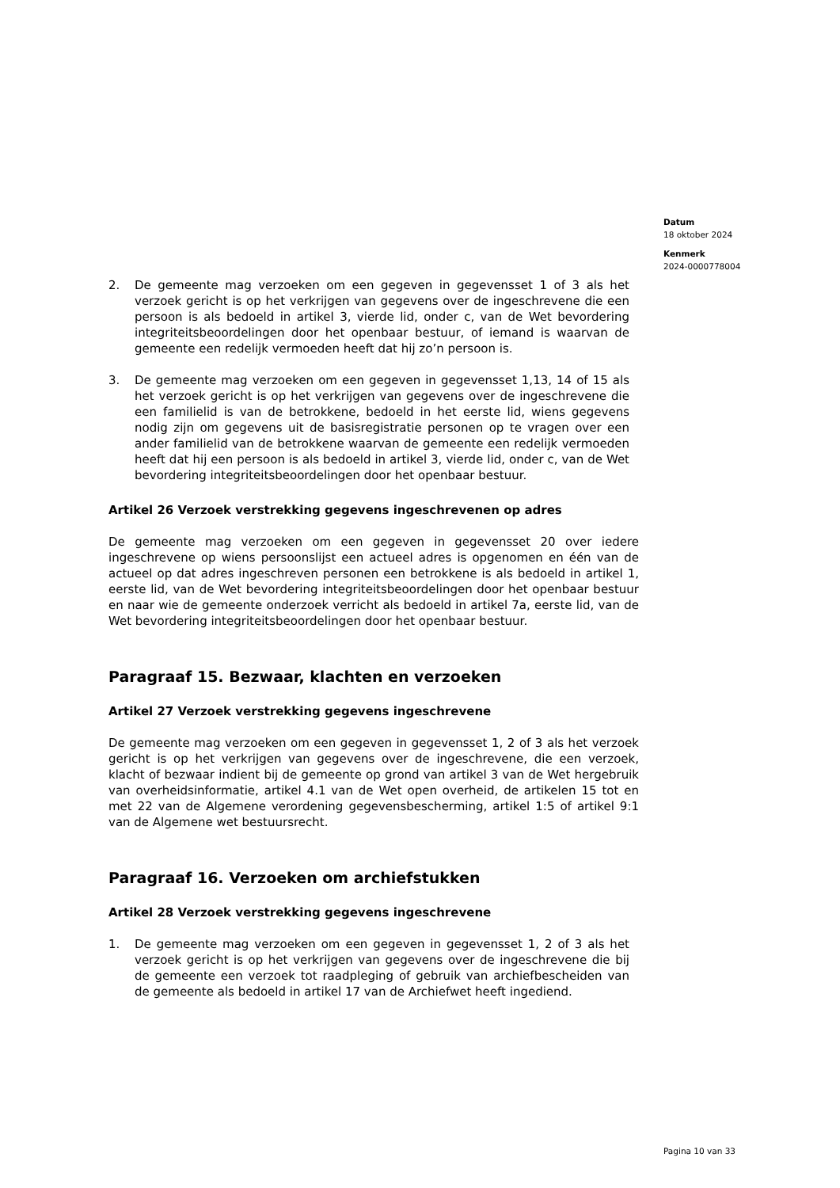Datum
18 oktober 2024
Kenmerk
2024-0000778004
2. De gemeente mag verzoeken om een gegeven in gegevensset 1 of 3 als het verzoek gericht is op het verkrijgen van gegevens over de ingeschrevene die een persoon is als bedoeld in artikel 3, vierde lid, onder c, van de Wet bevordering integriteitsbeoordelingen door het openbaar bestuur, of iemand is waarvan de gemeente een redelijk vermoeden heeft dat hij zo’n persoon is.
3. De gemeente mag verzoeken om een gegeven in gegevensset 1,13, 14 of 15 als het verzoek gericht is op het verkrijgen van gegevens over de ingeschrevene die een familielid is van de betrokkene, bedoeld in het eerste lid, wiens gegevens nodig zijn om gegevens uit de basisregistratie personen op te vragen over een ander familielid van de betrokkene waarvan de gemeente een redelijk vermoeden heeft dat hij een persoon is als bedoeld in artikel 3, vierde lid, onder c, van de Wet bevordering integriteitsbeoordelingen door het openbaar bestuur.
Artikel 26 Verzoek verstrekking gegevens ingeschrevenen op adres
De gemeente mag verzoeken om een gegeven in gegevensset 20 over iedere ingeschrevene op wiens persoonslijst een actueel adres is opgenomen en één van de actueel op dat adres ingeschreven personen een betrokkene is als bedoeld in artikel 1, eerste lid, van de Wet bevordering integriteitsbeoordelingen door het openbaar bestuur en naar wie de gemeente onderzoek verricht als bedoeld in artikel 7a, eerste lid, van de Wet bevordering integriteitsbeoordelingen door het openbaar bestuur.
Paragraaf 15. Bezwaar, klachten en verzoeken
Artikel 27 Verzoek verstrekking gegevens ingeschrevene
De gemeente mag verzoeken om een gegeven in gegevensset 1, 2 of 3 als het verzoek gericht is op het verkrijgen van gegevens over de ingeschrevene, die een verzoek, klacht of bezwaar indient bij de gemeente op grond van artikel 3 van de Wet hergebruik van overheidsinformatie, artikel 4.1 van de Wet open overheid, de artikelen 15 tot en met 22 van de Algemene verordening gegevensbescherming, artikel 1:5 of artikel 9:1 van de Algemene wet bestuursrecht.
Paragraaf 16. Verzoeken om archiefstukken
Artikel 28 Verzoek verstrekking gegevens ingeschrevene
1. De gemeente mag verzoeken om een gegeven in gegevensset 1, 2 of 3 als het verzoek gericht is op het verkrijgen van gegevens over de ingeschrevene die bij de gemeente een verzoek tot raadpleging of gebruik van archiefbescheiden van de gemeente als bedoeld in artikel 17 van de Archiefwet heeft ingediend.
Pagina 10 van 33